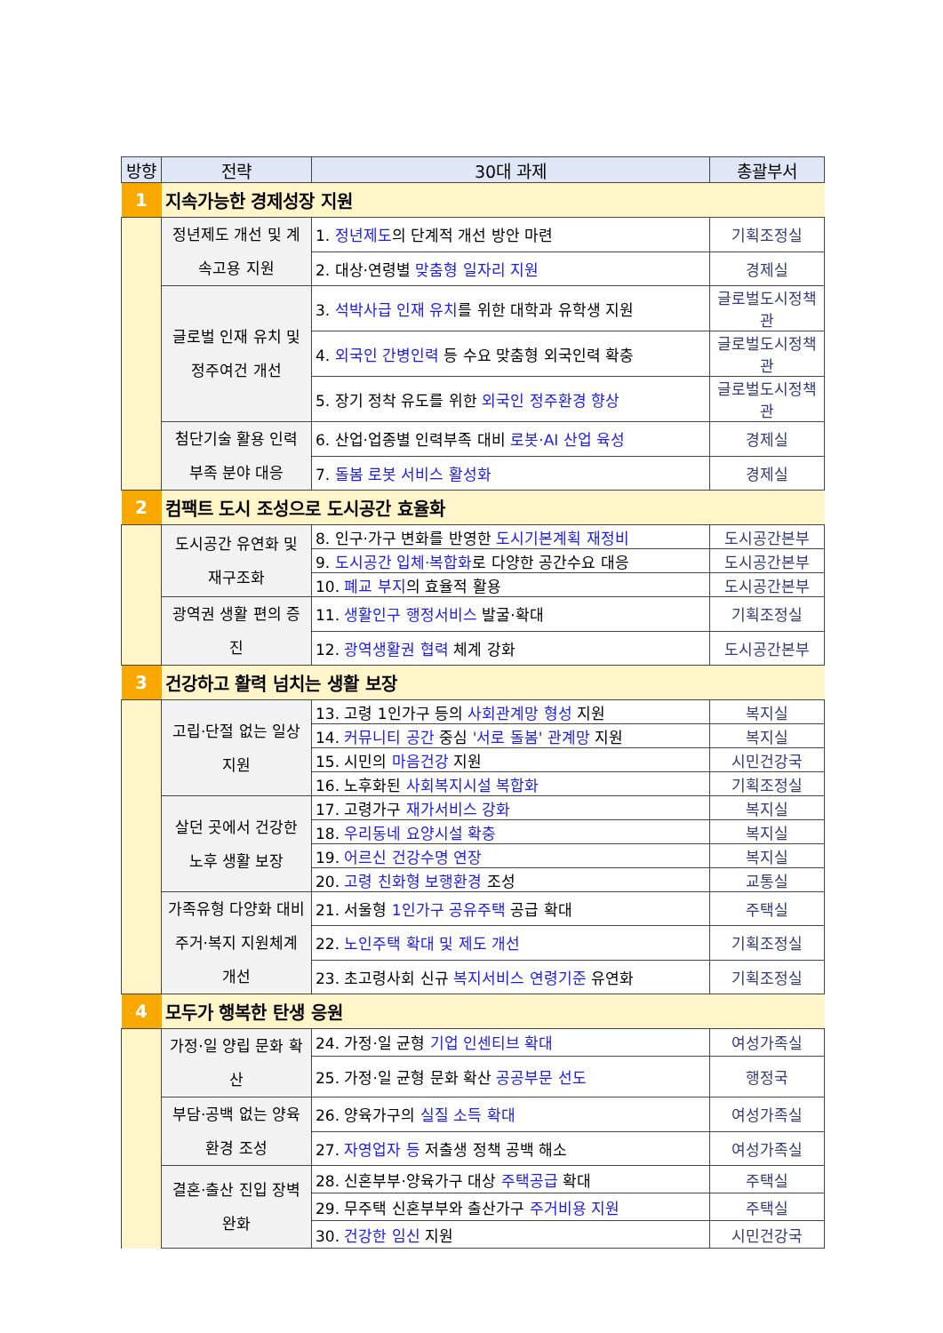| 방향 | 전략 | 30대 과제 | 총괄부서 |
| --- | --- | --- | --- |
| 1 | 지속가능한 경제성장 지원 | | |
| | 정년제도 개선 및 계속고용 지원 | 1. 정년제도 의 단계적 개선 방안 마련 | 기획조정실 |
| | | 2. 대상·연령별 맞춤형 일자리 지원 | 경제실 |
| | 글로벌 인재 유치 및 정주여건 개선 | 3. 석박사급 인재 유치 를 위한 대학과 유학생 지원 | 글로벌도시정책관 |
| | | 4. 외국인 간병인력 등 수요 맞춤형 외국인력 확충 | 글로벌도시정책관 |
| | | 5. 장기 정착 유도를 위한 외국인 정주환경 향상 | 글로벌도시정책관 |
| | 첨단기술 활용 인력 부족 분야 대응 | 6. 산업·업종별 인력부족 대비 로봇·AI 산업 육성 | 경제실 |
| | | 7. 돌봄 로봇 서비스 활성화 | 경제실 |
| 2 | 컴팩트 도시 조성으로 도시공간 효율화 | | |
| | 도시공간 유연화 및 재구조화 | 8. 인구·가구 변화를 반영한 도시기본계획 재정비 | 도시공간본부 |
| | | 9. 도시공간 입체·복합화 로 다양한 공간수요 대응 | 도시공간본부 |
| | | 10. 폐교 부지 의 효율적 활용 | 도시공간본부 |
| | 광역권 생활 편의 증진 | 11. 생활인구 행정서비스 발굴·확대 | 기획조정실 |
| | | 12. 광역생활권 협력 체계 강화 | 도시공간본부 |
| 3 | 건강하고 활력 넘치는 생활 보장 | | |
| | 고립·단절 없는 일상 지원 | 13. 고령 1인가구 등의 사회관계망 형성 지원 | 복지실 |
| | | 14. 커뮤니티 공간 중심 '서로 돌봄' 관계망 지원 | 복지실 |
| | | 15. 시민의 마음건강 지원 | 시민건강국 |
| | | 16. 노후화된 사회복지시설 복합화 | 기획조정실 |
| | 살던 곳에서 건강한 노후 생활 보장 | 17. 고령가구 재가서비스 강화 | 복지실 |
| | | 18. 우리동네 요양시설 확충 | 복지실 |
| | | 19. 어르신 건강수명 연장 | 복지실 |
| | | 20. 고령 친화형 보행환경 조성 | 교통실 |
| | 가족유형 다양화 대비 주거·복지 지원체계 개선 | 21. 서울형 1인가구 공유주택 공급 확대 | 주택실 |
| | | 22. 노인주택 확대 및 제도 개선 | 기획조정실 |
| | | 23. 초고령사회 신규 복지서비스 연령기준 유연화 | 기획조정실 |
| 4 | 모두가 행복한 탄생 응원 | | |
| | 가정·일 양립 문화 확산 | 24. 가정·일 균형 기업 인센티브 확대 | 여성가족실 |
| | | 25. 가정·일 균형 문화 확산 공공부문 선도 | 행정국 |
| | 부담·공백 없는 양육환경 조성 | 26. 양육가구의 실질 소득 확대 | 여성가족실 |
| | | 27. 자영업자 등 저출생 정책 공백 해소 | 여성가족실 |
| | 결혼·출산 진입 장벽 완화 | 28. 신혼부부·양육가구 대상 주택공급 확대 | 주택실 |
| | | 29. 무주택 신혼부부와 출산가구 주거비용 지원 | 주택실 |
| | | 30. 건강한 임신 지원 | 시민건강국 |